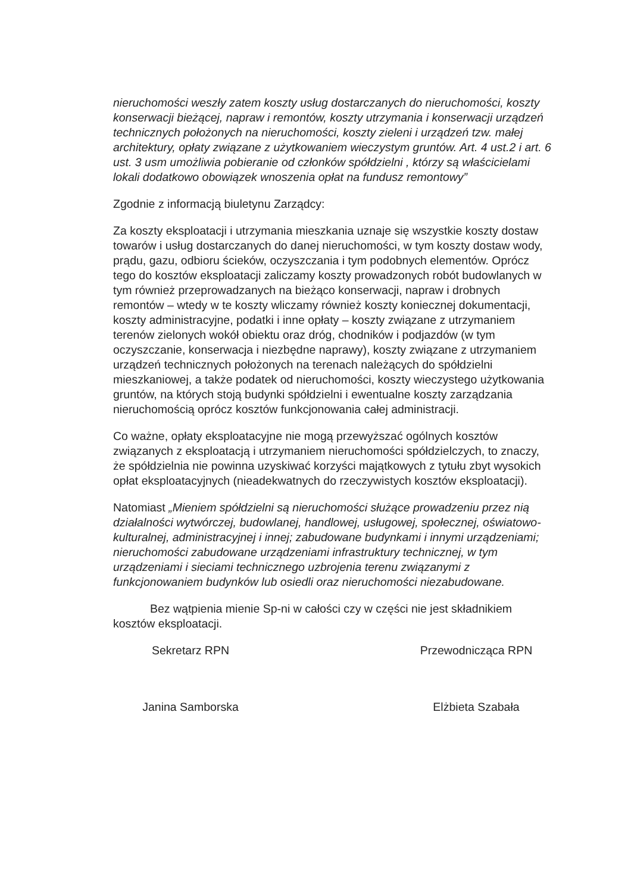nieruchomości weszły zatem koszty usług dostarczanych do nieruchomości, koszty konserwacji bieżącej, napraw i remontów, koszty utrzymania i konserwacji urządzeń technicznych położonych na nieruchomości, koszty zieleni i urządzeń tzw. małej architektury, opłaty związane z użytkowaniem wieczystym gruntów. Art. 4 ust.2 i art. 6 ust. 3 usm umożliwia pobieranie od członków spółdzielni , którzy są właścicielami lokali dodatkowo obowiązek wnoszenia opłat na fundusz remontowy”
Zgodnie z informacją biuletynu Zarządcy:
Za koszty eksploatacji i utrzymania mieszkania uznaje się wszystkie koszty dostaw towarów i usług dostarczanych do danej nieruchomości, w tym koszty dostaw wody, prądu, gazu, odbioru ścieków, oczyszczania i tym podobnych elementów. Oprócz tego do kosztów eksploatacji zaliczamy koszty prowadzonych robót budowlanych w tym również przeprowadzanych na bieżąco konserwacji, napraw i drobnych remontów – wtedy w te koszty wliczamy również koszty koniecznej dokumentacji, koszty administracyjne, podatki i inne opłaty – koszty związane z utrzymaniem terenów zielonych wokół obiektu oraz dróg, chodników i podjazdów (w tym oczyszczanie, konserwacja i niezbędne naprawy), koszty związane z utrzymaniem urządzeń technicznych położonych na terenach należących do spółdzielni mieszkaniowej, a także podatek od nieruchomości, koszty wieczystego użytkowania gruntów, na których stoją budynki spółdzielni i ewentualne koszty zarządzania nieruchomością oprócz kosztów funkcjonowania całej administracji.
Co ważne, opłaty eksploatacyjne nie mogą przewyższać ogólnych kosztów związanych z eksploatacją i utrzymaniem nieruchomości spółdzielczych, to znaczy, że spółdzielnia nie powinna uzyskiwać korzyści majątkowych z tytułu zbyt wysokich opłat eksploatacyjnych (nieadekwatnych do rzeczywistych kosztów eksploatacji).
Natomiast „Mieniem spółdzielni są nieruchomości służące prowadzeniu przez nią działalności wytwórczej, budowlanej, handlowej, usługowej, społecznej, oświatowo-kulturalnej, administracyjnej i innej; zabudowane budynkami i innymi urządzeniami; nieruchomości zabudowane urządzeniami infrastruktury technicznej, w tym urządzeniami i sieciami technicznego uzbrojenia terenu związanymi z funkcjonowaniem budynków lub osiedli oraz nieruchomości niezabudowane.
Bez wątpienia mienie Sp-ni w całości czy w części nie jest składnikiem kosztów eksploatacji.
Sekretarz RPN
Janina Samborska
Przewodnicząca RPN
Elżbieta Szabała